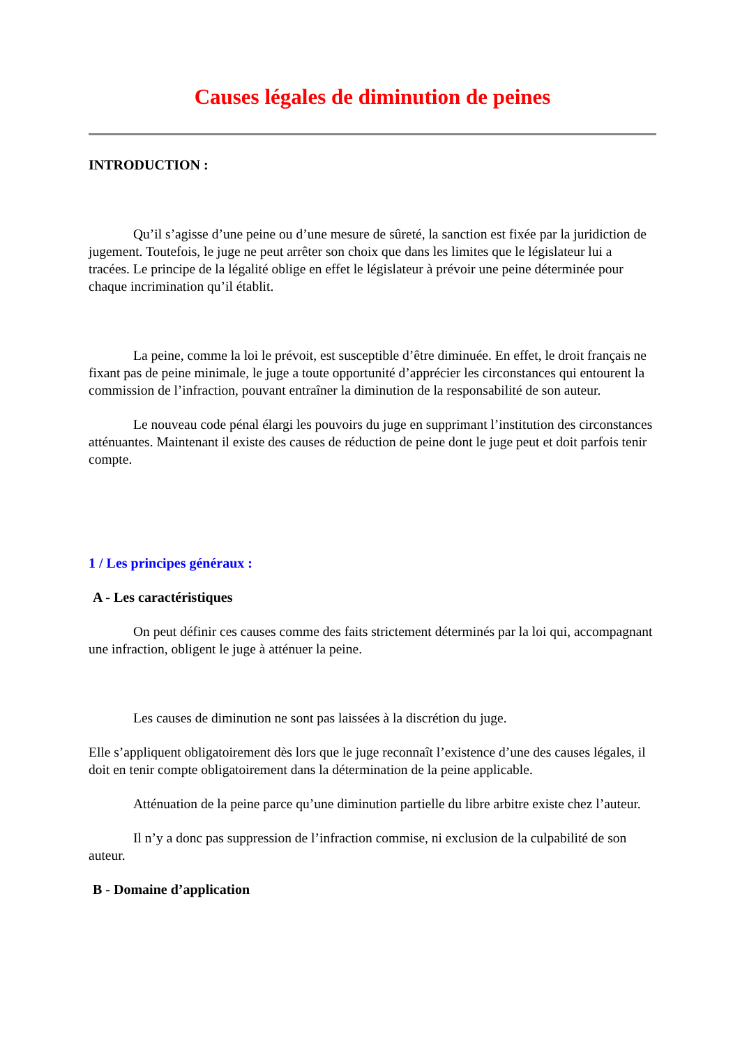Causes légales de diminution de peines
INTRODUCTION :
Qu’il s’agisse d’une peine ou d’une mesure de sûreté, la sanction est fixée par la juridiction de jugement. Toutefois, le juge ne peut arrêter son choix que dans les limites que le législateur lui a tracées. Le principe de la légalité oblige en effet le législateur à prévoir une peine déterminée pour chaque incrimination qu’il établit.
La peine, comme la loi le prévoit, est susceptible d’être diminuée. En effet, le droit français ne fixant pas de peine minimale, le juge a toute opportunité d’apprécier les circonstances qui entourent la commission de l’infraction, pouvant entraîner la diminution de la responsabilité de son auteur.
Le nouveau code pénal élargi les pouvoirs du juge en supprimant l’institution des circonstances atténuantes. Maintenant il existe des causes de réduction de peine dont le juge peut et doit parfois tenir compte.
1 / Les principes généraux :
A - Les caractéristiques
On peut définir ces causes comme des faits strictement déterminés par la loi qui, accompagnant une infraction, obligent le juge à atténuer la peine.
Les causes de diminution ne sont pas laissées à la discrétion du juge.
Elle s’appliquent obligatoirement dès lors que le juge reconnaît l’existence d’une des causes légales, il doit en tenir compte obligatoirement dans la détermination de la peine applicable.
Atténuation de la peine parce qu’une diminution partielle du libre arbitre existe chez l’auteur.
Il n’y a donc pas suppression de l’infraction commise, ni exclusion de la culpabilité de son auteur.
B - Domaine d’application